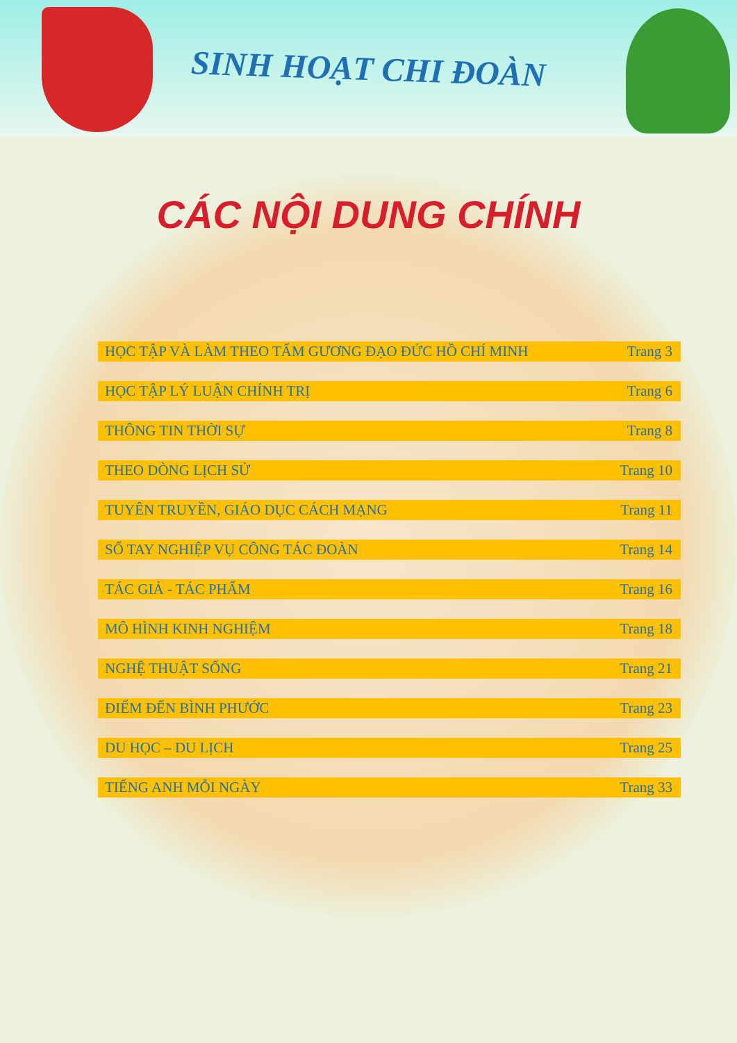SINH HOẠT CHI ĐOÀN
CÁC NỘI DUNG CHÍNH
HỌC TẬP VÀ LÀM THEO TẤM GƯƠNG ĐẠO ĐỨC HỒ CHÍ MINH Trang 3
HỌC TẬP LÝ LUẬN CHÍNH TRỊ Trang 6
THÔNG TIN THỜI SỰ Trang 8
THEO DÒNG LỊCH SỬ Trang 10
TUYÊN TRUYỀN, GIÁO DỤC CÁCH MẠNG Trang 11
SỔ TAY NGHIỆP VỤ CÔNG TÁC ĐOÀN Trang 14
TÁC GIẢ - TÁC PHẨM Trang 16
MÔ HÌNH KINH NGHIỆM Trang 18
NGHỆ THUẬT SỐNG Trang 21
ĐIỂM ĐẾN BÌNH PHƯỚC Trang 23
DU HỌC – DU LỊCH Trang 25
TIẾNG ANH MỖI NGÀY Trang 33